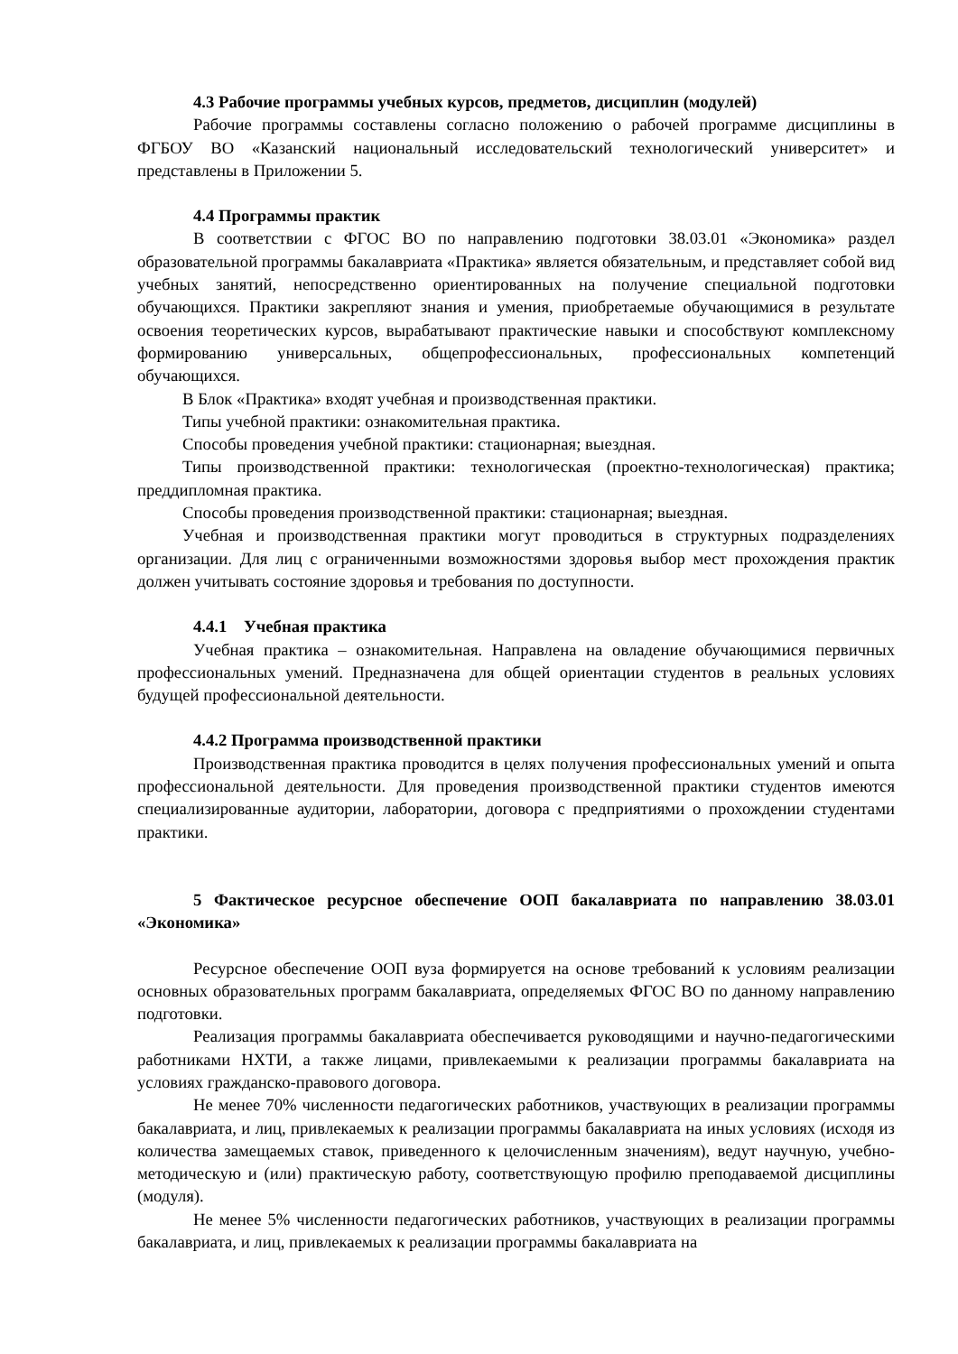4.3 Рабочие программы учебных курсов, предметов, дисциплин (модулей)
Рабочие программы составлены согласно положению о рабочей программе дисциплины в ФГБОУ ВО «Казанский национальный исследовательский технологический университет» и представлены в Приложении 5.
4.4 Программы практик
В соответствии с ФГОС ВО по направлению подготовки 38.03.01 «Экономика» раздел образовательной программы бакалавриата «Практика» является обязательным, и представляет собой вид учебных занятий, непосредственно ориентированных на получение специальной подготовки обучающихся. Практики закрепляют знания и умения, приобретаемые обучающимися в результате освоения теоретических курсов, вырабатывают практические навыки и способствуют комплексному формированию универсальных, общепрофессиональных, профессиональных компетенций обучающихся.
В Блок «Практика» входят учебная и производственная практики.
Типы учебной практики: ознакомительная практика.
Способы проведения учебной практики: стационарная; выездная.
Типы производственной практики: технологическая (проектно-технологическая) практика; преддипломная практика.
Способы проведения производственной практики: стационарная; выездная.
Учебная и производственная практики могут проводиться в структурных подразделениях организации. Для лиц с ограниченными возможностями здоровья выбор мест прохождения практик должен учитывать состояние здоровья и требования по доступности.
4.4.1 Учебная практика
Учебная практика – ознакомительная. Направлена на овладение обучающимися первичных профессиональных умений. Предназначена для общей ориентации студентов в реальных условиях будущей профессиональной деятельности.
4.4.2 Программа производственной практики
Производственная практика проводится в целях получения профессиональных умений и опыта профессиональной деятельности. Для проведения производственной практики студентов имеются специализированные аудитории, лаборатории, договора с предприятиями о прохождении студентами практики.
5 Фактическое ресурсное обеспечение ООП бакалавриата по направлению 38.03.01 «Экономика»
Ресурсное обеспечение ООП вуза формируется на основе требований к условиям реализации основных образовательных программ бакалавриата, определяемых ФГОС ВО по данному направлению подготовки.
Реализация программы бакалавриата обеспечивается руководящими и научно-педагогическими работниками НХТИ, а также лицами, привлекаемыми к реализации программы бакалавриата на условиях гражданско-правового договора.
Не менее 70% численности педагогических работников, участвующих в реализации программы бакалавриата, и лиц, привлекаемых к реализации программы бакалавриата на иных условиях (исходя из количества замещаемых ставок, приведенного к целочисленным значениям), ведут научную, учебно-методическую и (или) практическую работу, соответствующую профилю преподаваемой дисциплины (модуля).
Не менее 5% численности педагогических работников, участвующих в реализации программы бакалавриата, и лиц, привлекаемых к реализации программы бакалавриата на